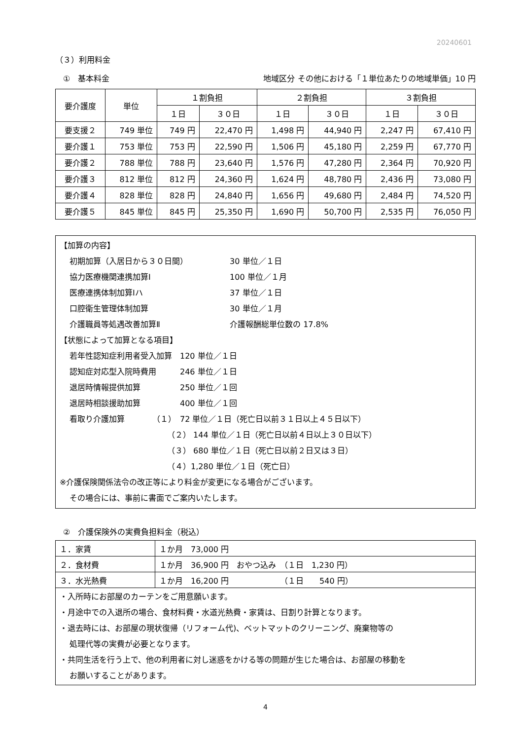20240601
（３）利用料金
①　基本料金 地域区分 その他における「１単位あたりの地域単価」10 円
| 要介護度 | 単位 | １割負担 | | ２割負担 | | ３割負担 | |
| --- | --- | --- | --- | --- | --- | --- | --- |
| | | １日 | ３０日 | １日 | ３０日 | １日 | ３０日 |
| 要支援２ | 749 単位 | 749 円 | 22,470 円 | 1,498 円 | 44,940 円 | 2,247 円 | 67,410 円 |
| 要介護１ | 753 単位 | 753 円 | 22,590 円 | 1,506 円 | 45,180 円 | 2,259 円 | 67,770 円 |
| 要介護２ | 788 単位 | 788 円 | 23,640 円 | 1,576 円 | 47,280 円 | 2,364 円 | 70,920 円 |
| 要介護３ | 812 単位 | 812 円 | 24,360 円 | 1,624 円 | 48,780 円 | 2,436 円 | 73,080 円 |
| 要介護４ | 828 単位 | 828 円 | 24,840 円 | 1,656 円 | 49,680 円 | 2,484 円 | 74,520 円 |
| 要介護５ | 845 単位 | 845 円 | 25,350 円 | 1,690 円 | 50,700 円 | 2,535 円 | 76,050 円 |
【加算の内容】
初期加算（入居日から３０日間） 30 単位／１日
協力医療機関連携加算Ⅰ 100 単位／１月
医療連携体制加算Ⅰハ 37 単位／１日
口腔衛生管理体制加算 30 単位／１月
介護職員等処遇改善加算Ⅱ 介護報酬総単位数の 17.8%
【状態によって加算となる項目】
若年性認知症利用者受入加算　120 単位／１日
認知症対応型入院時費用　　　246 単位／１日
退居時情報提供加算　　　　　250 単位／１回
退居時相談援助加算　　　　　400 単位／１回
看取り介護加算　　　　（１）　72 単位／１日（死亡日以前３１日以上４５日以下）
（２） 144 単位／１日（死亡日以前４日以上３０日以下）
（３） 680 単位／１日（死亡日以前２日又は３日）
（４）1,280 単位／１日（死亡日）
※介護保険関係法令の改正等により料金が変更になる場合がございます。
その場合には、事前に書面でご案内いたします。
②　介護保険外の実費負担料金（税込）
| １．家賃 | １か月 73,000 円 |
| ２．食材費 | １か月 36,900 円 おやつ込み （１日 1,230 円） |
| ３．水光熱費 | １か月 16,200 円 （１日 540 円） |
・入所時にお部屋のカーテンをご用意願います。
・月途中での入退所の場合、食材料費・水道光熱費・家賃は、日割り計算となります。
・退去時には、お部屋の現状復帰（リフォーム代)、ベットマットのクリーニング、廃棄物等の
処理代等の実費が必要となります。
・共同生活を行う上で、他の利用者に対し迷惑をかける等の問題が生じた場合は、お部屋の移動を
お願いすることがあります。
4